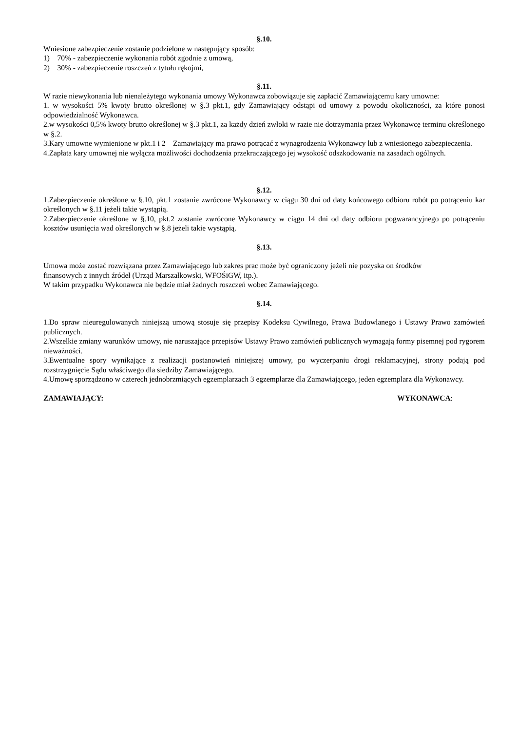§.10.
Wniesione zabezpieczenie zostanie podzielone w następujący sposób:
1) 70% - zabezpieczenie wykonania robót zgodnie z umową,
2) 30% - zabezpieczenie roszczeń z tytułu rękojmi,
§.11.
W razie niewykonania lub nienależytego wykonania umowy Wykonawca zobowiązuje się zapłacić Zamawiającemu kary umowne:
1. w wysokości 5% kwoty brutto określonej w §.3 pkt.1, gdy Zamawiający odstąpi od umowy z powodu okoliczności, za które ponosi odpowiedzialność Wykonawca.
2.w wysokości 0,5% kwoty brutto określonej w §.3 pkt.1, za każdy dzień zwłoki w razie nie dotrzymania przez Wykonawcę terminu określonego w §.2.
3.Kary umowne wymienione w pkt.1 i 2 – Zamawiający ma prawo potrącać z wynagrodzenia Wykonawcy lub z wniesionego zabezpieczenia.
4.Zapłata kary umownej nie wyłącza możliwości dochodzenia przekraczającego jej wysokość odszkodowania na zasadach ogólnych.
§.12.
1.Zabezpieczenie określone w §.10, pkt.1 zostanie zwrócone Wykonawcy w ciągu 30 dni od daty końcowego odbioru robót po potrąceniu kar określonych w §.11 jeżeli takie wystąpią.
2.Zabezpieczenie określone w §.10, pkt.2 zostanie zwrócone Wykonawcy w ciągu 14 dni od daty odbioru pogwarancyjnego po potrąceniu kosztów usunięcia wad określonych w §.8 jeżeli takie wystąpią.
§.13.
Umowa może zostać rozwiązana przez Zamawiającego lub zakres prac może być ograniczony jeżeli nie pozyska on środków
finansowych z innych źródeł (Urząd Marszałkowski, WFOŚiGW, itp.).
W takim przypadku Wykonawca nie będzie miał żadnych roszczeń wobec Zamawiającego.
§.14.
1.Do spraw nieuregulowanych niniejszą umową stosuje się przepisy Kodeksu Cywilnego, Prawa Budowlanego i Ustawy Prawo zamówień publicznych.
2.Wszelkie zmiany warunków umowy, nie naruszające przepisów Ustawy Prawo zamówień publicznych wymagają formy pisemnej pod rygorem nieważności.
3.Ewentualne spory wynikające z realizacji postanowień niniejszej umowy, po wyczerpaniu drogi reklamacyjnej, strony podają pod rozstrzygnięcie Sądu właściwego dla siedziby Zamawiającego.
4.Umowę sporządzono w czterech jednobrzmiących egzemplarzach 3 egzemplarze dla Zamawiającego, jeden egzemplarz dla Wykonawcy.
ZAMAWIAJĄCY: WYKONAWCA: